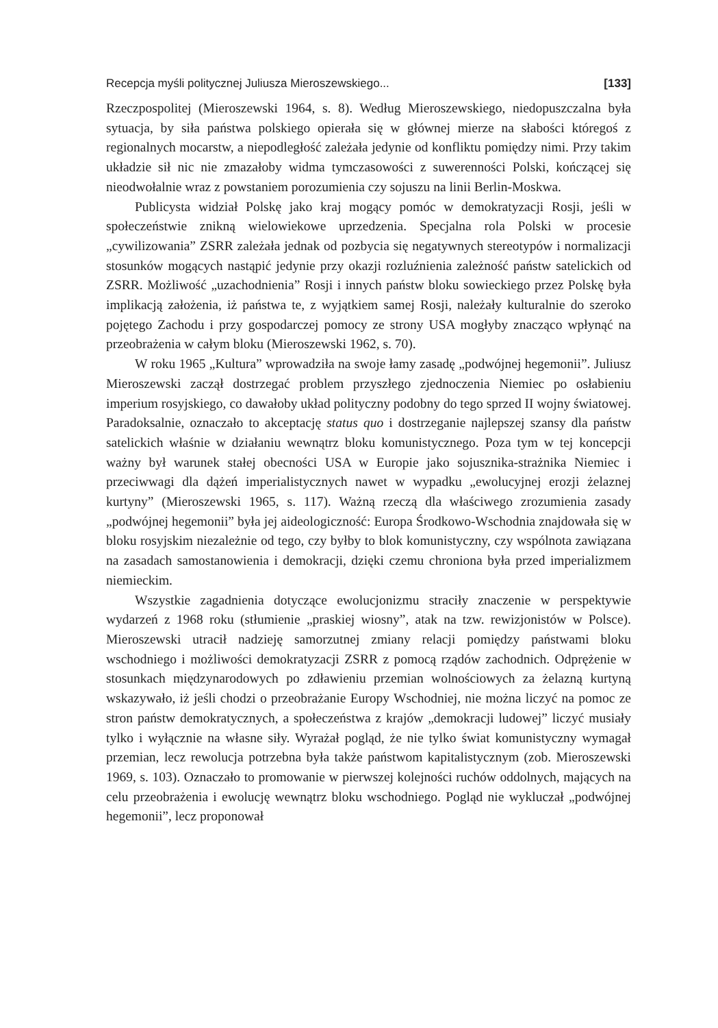Recepcja myśli politycznej Juliusza Mieroszewskiego... [133]
Rzeczpospolitej (Mieroszewski 1964, s. 8). Według Mieroszewskiego, niedopuszczalna była sytuacja, by siła państwa polskiego opierała się w głównej mierze na słabości któregoś z regionalnych mocarstw, a niepodległość zależała jedynie od konfliktu pomiędzy nimi. Przy takim układzie sił nic nie zmazałoby widma tymczasowości z suwerenności Polski, kończącej się nieodwołalnie wraz z powstaniem porozumienia czy sojuszu na linii Berlin-Moskwa.
Publicysta widział Polskę jako kraj mogący pomóc w demokratyzacji Rosji, jeśli w społeczeństwie znikną wielowiekowe uprzedzenia. Specjalna rola Polski w procesie „cywilizowania” ZSRR zależała jednak od pozbycia się negatywnych stereotypów i normalizacji stosunków mogących nastąpić jedynie przy okazji rozluźnienia zależność państw satelickich od ZSRR. Możliwość „uzachodnienia” Rosji i innych państw bloku sowieckiego przez Polskę była implikacją założenia, iż państwa te, z wyjątkiem samej Rosji, należały kulturalnie do szeroko pojętego Zachodu i przy gospodarczej pomocy ze strony USA mogłyby znacząco wpłynąć na przeobrażenia w całym bloku (Mieroszewski 1962, s. 70).
W roku 1965 „Kultura” wprowadziła na swoje łamy zasadę „podwójnej hegemonii”. Juliusz Mieroszewski zaczął dostrzegać problem przyszłego zjednoczenia Niemiec po osłabieniu imperium rosyjskiego, co dawałoby układ polityczny podobny do tego sprzed II wojny światowej. Paradoksalnie, oznaczało to akceptację status quo i dostrzeganie najlepszej szansy dla państw satelickich właśnie w działaniu wewnątrz bloku komunistycznego. Poza tym w tej koncepcji ważny był warunek stałej obecności USA w Europie jako sojusznika-strażnika Niemiec i przeciwwagi dla dążeń imperialistycznych nawet w wypadku „ewolucyjnej erozji żelaznej kurtyny” (Mieroszewski 1965, s. 117). Ważną rzeczą dla właściwego zrozumienia zasady „podwójnej hegemonii” była jej aideologiczność: Europa Środkowo-Wschodnia znajdowała się w bloku rosyjskim niezależnie od tego, czy byłby to blok komunistyczny, czy wspólnota zawiązana na zasadach samostanowienia i demokracji, dzięki czemu chroniona była przed imperializmem niemieckim.
Wszystkie zagadnienia dotyczące ewolucjonizmu straciły znaczenie w perspektywie wydarzeń z 1968 roku (stłumienie „praskiej wiosny”, atak na tzw. rewizjonistów w Polsce). Mieroszewski utracił nadzieję samorzutnej zmiany relacji pomiędzy państwami bloku wschodniego i możliwości demokratyzacji ZSRR z pomocą rządów zachodnich. Odprężenie w stosunkach międzynarodowych po zdławieniu przemian wolnościowych za żelazną kurtyną wskazywało, iż jeśli chodzi o przeobrażanie Europy Wschodniej, nie można liczyć na pomoc ze stron państw demokratycznych, a społeczeństwa z krajów „demokracji ludowej” liczyć musiały tylko i wyłącznie na własne siły. Wyrażał pogląd, że nie tylko świat komunistyczny wymagał przemian, lecz rewolucja potrzebna była także państwom kapitalistycznym (zob. Mieroszewski 1969, s. 103). Oznaczało to promowanie w pierwszej kolejności ruchów oddolnych, mających na celu przeobrażenia i ewolucję wewnątrz bloku wschodniego. Pogląd nie wykluczał „podwójnej hegemonii”, lecz proponował